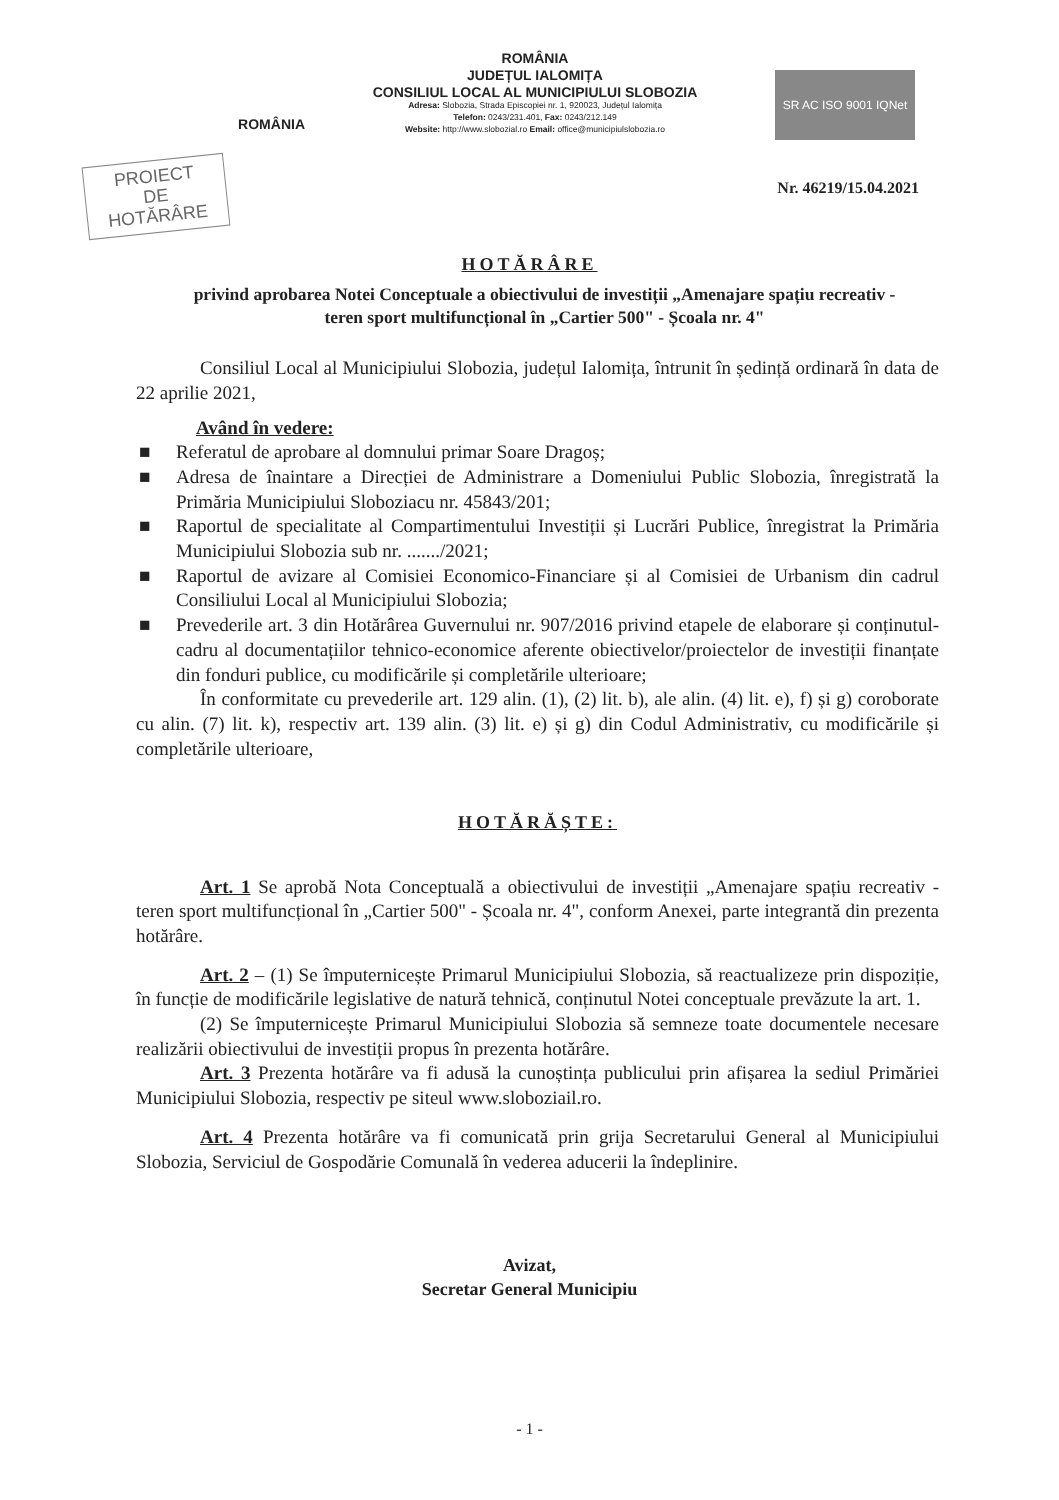ROMÂNIA
ROMÂNIA
JUDEȚUL IALOMIȚA
CONSILIUL LOCAL AL MUNICIPIULUI SLOBOZIA
Adresa: Slobozia, Strada Episcopiei nr. 1, 920023, Județul Ialomița
Telefon: 0243/231.401, Fax: 0243/212.149
Website: http://www.slobozial.ro Email: office@municipiulslobozia.ro
SR AC ISO 9001 IQNet
PROIECT
DE
HOTĂRÂRE
Nr. 46219/15.04.2021
HOTĂRÂRE
privind aprobarea Notei Conceptuale a obiectivului de investiții „Amenajare spațiu recreativ - teren sport multifuncțional în „Cartier 500" - Școala nr. 4"
Consiliul Local al Municipiului Slobozia, județul Ialomița, întrunit în ședință ordinară în data de 22 aprilie 2021,
Având în vedere:
■ Referatul de aprobare al domnului primar Soare Dragoș;
■ Adresa de înaintare a Direcției de Administrare a Domeniului Public Slobozia, înregistrată la Primăria Municipiului Sloboziacu nr. 45843/201;
■ Raportul de specialitate al Compartimentului Investiții și Lucrări Publice, înregistrat la Primăria Municipiului Slobozia sub nr. ......./2021;
■ Raportul de avizare al Comisiei Economico-Financiare și al Comisiei de Urbanism din cadrul Consiliului Local al Municipiului Slobozia;
■ Prevederile art. 3 din Hotărârea Guvernului nr. 907/2016 privind etapele de elaborare și conținutul-cadru al documentațiilor tehnico-economice aferente obiectivelor/proiectelor de investiții finanțate din fonduri publice, cu modificările și completările ulterioare;
În conformitate cu prevederile art. 129 alin. (1), (2) lit. b), ale alin. (4) lit. e), f) și g) coroborate cu alin. (7) lit. k), respectiv art. 139 alin. (3) lit. e) și g) din Codul Administrativ, cu modificările și completările ulterioare,
HOTĂRĂȘTE:
Art. 1 Se aprobă Nota Conceptuală a obiectivului de investiții „Amenajare spațiu recreativ - teren sport multifuncțional în „Cartier 500" - Școala nr. 4", conform Anexei, parte integrantă din prezenta hotărâre.
Art. 2 – (1) Se împuternicește Primarul Municipiului Slobozia, să reactualizeze prin dispoziție, în funcție de modificările legislative de natură tehnică, conținutul Notei conceptuale prevăzute la art. 1.
(2) Se împuternicește Primarul Municipiului Slobozia să semneze toate documentele necesare realizării obiectivului de investiții propus în prezenta hotărâre.
Art. 3 Prezenta hotărâre va fi adusă la cunoștința publicului prin afișarea la sediul Primăriei Municipiului Slobozia, respectiv pe siteul www.sloboziail.ro.
Art. 4 Prezenta hotărâre va fi comunicată prin grija Secretarului General al Municipiului Slobozia, Serviciul de Gospodărie Comunală în vederea aducerii la îndeplinire.
Avizat,
Secretar General Municipiu
- 1 -